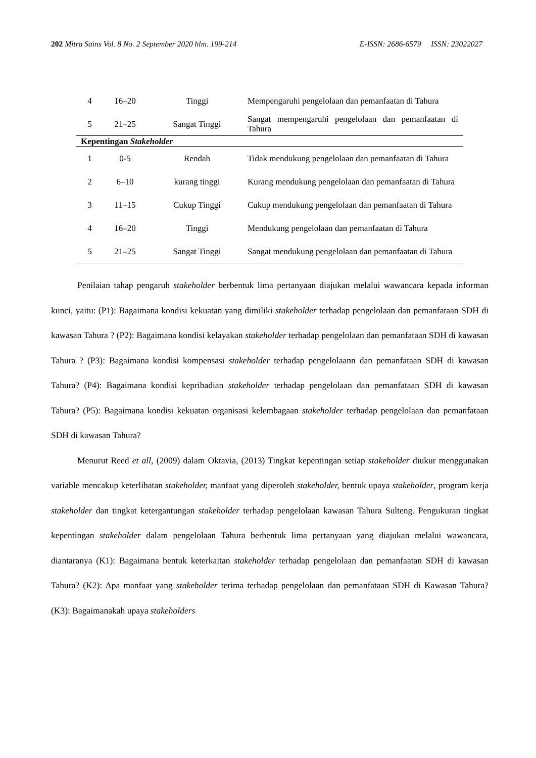202 Mitra Sains Vol. 8 No. 2 September 2020 hlm. 199-214 E-ISSN: 2686-6579 ISSN: 23022027
| 4 | 16–20 | Tinggi | Mempengaruhi pengelolaan dan pemanfaatan di Tahura |
| 5 | 21–25 | Sangat Tinggi | Sangat mempengaruhi pengelolaan dan pemanfaatan di Tahura |
| Kepentingan Stakeholder | | | |
| 1 | 0-5 | Rendah | Tidak mendukung pengelolaan dan pemanfaatan di Tahura |
| 2 | 6–10 | kurang tinggi | Kurang mendukung pengelolaan dan pemanfaatan di Tahura |
| 3 | 11–15 | Cukup Tinggi | Cukup mendukung pengelolaan dan pemanfaatan di Tahura |
| 4 | 16–20 | Tinggi | Mendukung pengelolaan dan pemanfaatan di Tahura |
| 5 | 21–25 | Sangat Tinggi | Sangat mendukung pengelolaan dan pemanfaatan di Tahura |
Penilaian tahap pengaruh stakeholder berbentuk lima pertanyaan diajukan melalui wawancara kepada informan kunci, yaitu: (P1): Bagaimana kondisi kekuatan yang dimiliki stakeholder terhadap pengelolaan dan pemanfataan SDH di kawasan Tahura ? (P2): Bagaimana kondisi kelayakan stakeholder terhadap pengelolaan dan pemanfataan SDH di kawasan Tahura ? (P3): Bagaimana kondisi kompensasi stakeholder terhadap pengelolaann dan pemanfataan SDH di kawasan Tahura? (P4): Bagaimana kondisi kepribadian stakeholder terhadap pengelolaan dan pemanfataan SDH di kawasan Tahura? (P5): Bagaimana kondisi kekuatan organisasi kelembagaan stakeholder terhadap pengelolaan dan pemanfataan SDH di kawasan Tahura?
Menurut Reed et all, (2009) dalam Oktavia, (2013) Tingkat kepentingan setiap stakeholder diukur menggunakan variable mencakup keterlibatan stakeholder, manfaat yang diperoleh stakeholder, bentuk upaya stakeholder, program kerja stakeholder dan tingkat ketergantungan stakeholder terhadap pengelolaan kawasan Tahura Sulteng. Pengukuran tingkat kepentingan stakeholder dalam pengelolaan Tahura berbentuk lima pertanyaan yang diajukan melalui wawancara, diantaranya (K1): Bagaimana bentuk keterkaitan stakeholder terhadap pengelolaan dan pemanfaatan SDH di kawasan Tahura? (K2): Apa manfaat yang stakeholder terima terhadap pengelolaan dan pemanfataan SDH di Kawasan Tahura? (K3): Bagaimanakah upaya stakeholders